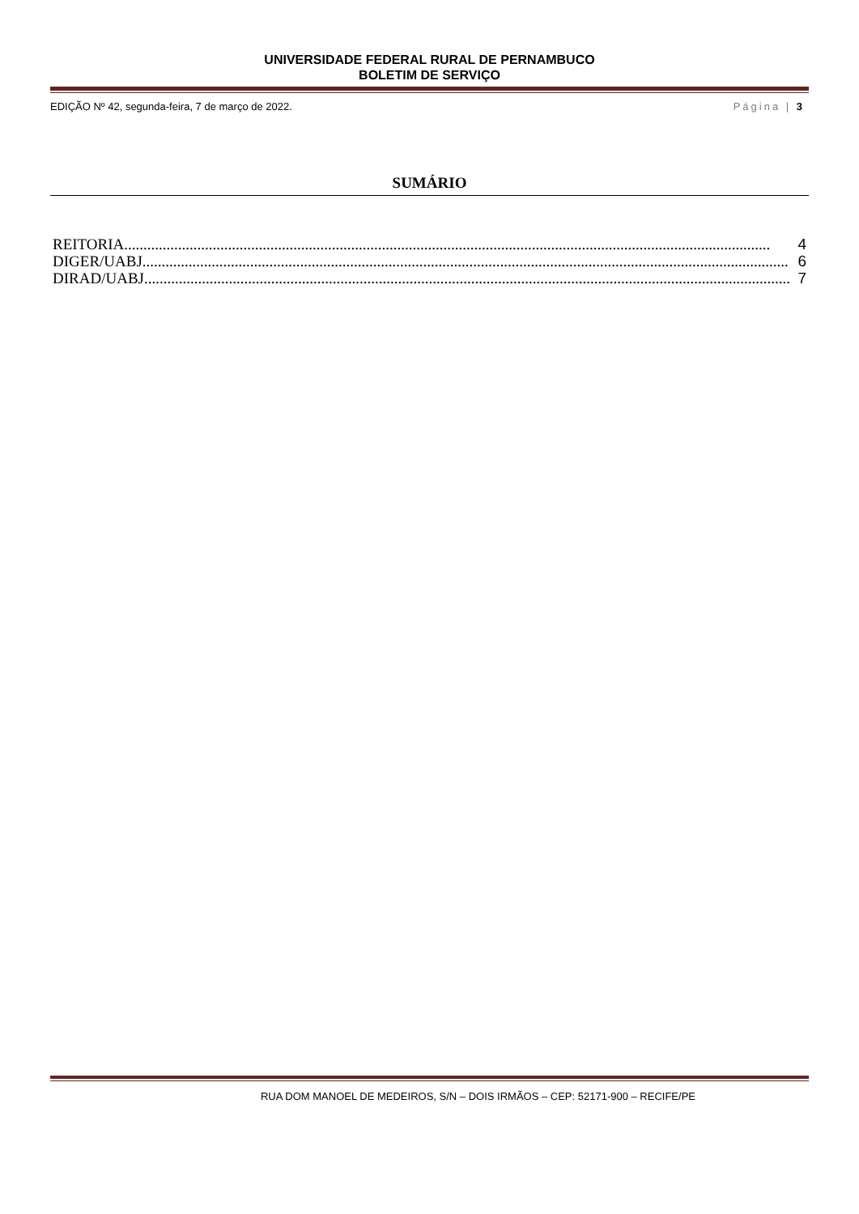UNIVERSIDADE FEDERAL RURAL DE PERNAMBUCO
BOLETIM DE SERVIÇO
EDIÇÃO Nº 42, segunda-feira, 7 de março de 2022. Página | 3
SUMÁRIO
REITORIA ........................................................................................................................................................................ 4
DIGER/UABJ........................................................................................................................................................................ 6
DIRAD/UABJ........................................................................................................................................................................ 7
RUA DOM MANOEL DE MEDEIROS, S/N – DOIS IRMÃOS – CEP: 52171-900 – RECIFE/PE